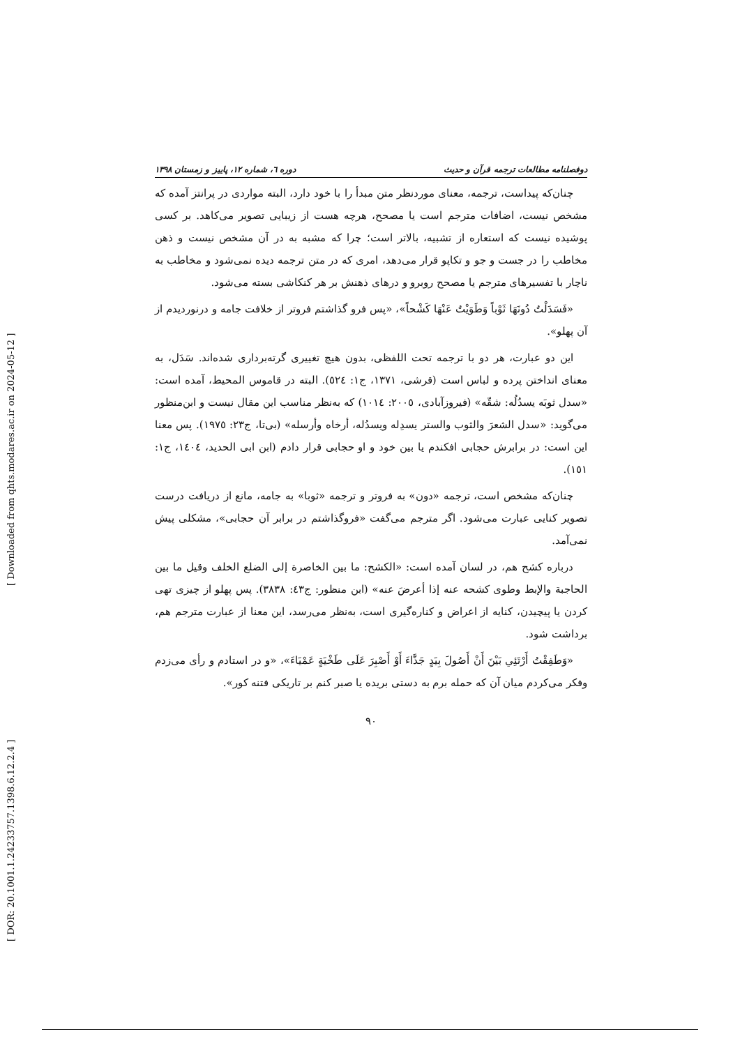[ Downloaded from qhts.modares.ac.ir on 2024-05-12 ]
[ DOR: 20.1001.1.24233757.1398.6.12.2.4 ]
دوفصلنامه مطالعات ترجمه قرآن و حدیث دوره ٦، شماره ١٢، پاییز و زمستان ١٣٩٨
چنان‌که پیداست، ترجمه، معنای موردنظر متن مبدأ را با خود دارد، البته مواردی در پرانتز آمده که مشخص نیست، اضافات مترجم است یا مصحح، هرچه هست از زیبایی تصویر می‌کاهد. بر کسی پوشیده نیست که استعاره از تشبیه، بالاتر است؛ چرا که مشبه به در آن مشخص نیست و ذهن مخاطب را در جست و جو و تکاپو قرار می‌دهد، امری که در متن ترجمه دیده نمی‌شود و مخاطب به ناچار با تفسیرهای مترجم یا مصحح روبرو و درهای ذهنش بر هر کنکاشی بسته می‌شود.
«فَسَدَلْتُ دُونَهَا ثَوْباً وَطَوَيْتُ عَنْهَا كَشْحاً»، «پس فرو گذاشتم فروتر از خلافت جامه و درنوردیدم از آن پهلو».
این دو عبارت، هر دو با ترجمه تحت اللفظی، بدون هیچ تغییری گرته‌برداری شده‌اند. سَدَل، به معنای انداختن پرده و لباس است (قرشی، ١٣٧١، ج١: ٥٢٤). البته در قاموس المحیط، آمده است: «سدل ثوبَه یسدُلُه: شقّه» (فیروزآبادی، ٢٠٠٥: ١٠١٤) که به‌نظر مناسب این مقال نیست و ابن‌منظور می‌گوید: «سدل الشعرَ والثوب والستر یسدِله ویسدُله، أرخاه وأرسله» (بی‌تا، ج٢٣: ١٩٧٥). پس معنا این است: در برابرش حجابی افکندم یا بین خود و او حجابی قرار دادم (ابن ابی الحدید، ١٤٠٤، ج١: ١٥١).
چنان‌که مشخص است، ترجمه «دون» به فروتر و ترجمه «ثوبا» به جامه، مانع از دریافت درست تصویر کنایی عبارت می‌شود. اگر مترجم می‌گفت «فروگذاشتم در برابر آن حجابی»، مشکلی پیش نمی‌آمد.
درباره کشح هم، در لسان آمده است: «الکشح: ما بین الخاصرة إلی الضلع الخلف وقیل ما بین الحاجبة والإبط وطوی کشحه عنه إذا أعرضَ عنه» (ابن منظور: ج٤٣: ٣٨٣٨). پس پهلو از چیزی تهی کردن یا پیچیدن، کنایه از اعراض و کناره‌گیری است، به‌نظر می‌رسد، این معنا از عبارت مترجم هم، برداشت شود.
«وَطَفِقْتُ أَرْتَئِي بَيْنَ أَنْ أَصُولَ بِيَدٍ جَذَّاءَ أَوْ أَصْبِرَ عَلَى طَخْيَةٍ عَمْيَاءَ»، «و در استادم و رأی می‌زدم وفکر می‌کردم میان آن که حمله برم به دستی بریده یا صبر کنم بر تاریکی فتنه کور».
٩٠